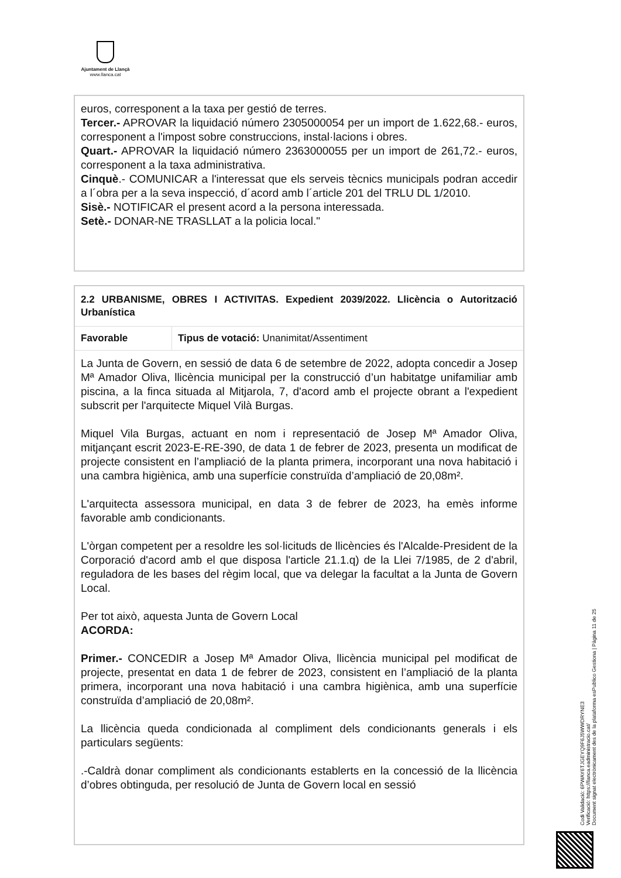Ajuntament de Llançà
www.llanca.cat
euros, corresponent a la taxa per gestió de terres.
Tercer.- APROVAR la liquidació número 2305000054 per un import de 1.622,68.- euros, corresponent a l'impost sobre construccions, instal·lacions i obres.
Quart.- APROVAR la liquidació número 2363000055 per un import de 261,72.- euros, corresponent a la taxa administrativa.
Cinquè.- COMUNICAR a l'interessat que els serveis tècnics municipals podran accedir a l´obra per a la seva inspecció, d´acord amb l´article 201 del TRLU DL 1/2010.
Sisè.- NOTIFICAR el present acord a la persona interessada.
Setè.- DONAR-NE TRASLLAT a la policia local."
2.2 URBANISME, OBRES I ACTIVITAS. Expedient 2039/2022. Llicència o Autorització Urbanística
| Favorable | Tipus de votació: Unanimitat/Assentiment |
La Junta de Govern, en sessió de data 6 de setembre de 2022, adopta concedir a Josep Mª Amador Oliva, llicència municipal per la construcció d’un habitatge unifamiliar amb piscina, a la finca situada al Mitjarola, 7, d'acord amb el projecte obrant a l'expedient subscrit per l'arquitecte Miquel Vilà Burgas.
Miquel Vila Burgas, actuant en nom i representació de Josep Mª Amador Oliva, mitjançant escrit 2023-E-RE-390, de data 1 de febrer de 2023, presenta un modificat de projecte consistent en l’ampliació de la planta primera, incorporant una nova habitació i una cambra higiènica, amb una superfície construïda d’ampliació de 20,08m².
L'arquitecta assessora municipal, en data 3 de febrer de 2023, ha emès informe favorable amb condicionants.
L'òrgan competent per a resoldre les sol·licituds de llicències és l'Alcalde-President de la Corporació d'acord amb el que disposa l'article 21.1.q) de la Llei 7/1985, de 2 d'abril, reguladora de les bases del règim local, que va delegar la facultat a la Junta de Govern Local.
Per tot això, aquesta Junta de Govern Local
ACORDA:
Primer.- CONCEDIR a Josep Mª Amador Oliva, llicència municipal pel modificat de projecte, presentat en data 1 de febrer de 2023, consistent en l’ampliació de la planta primera, incorporant una nova habitació i una cambra higiènica, amb una superfície construïda d’ampliació de 20,08m².
La llicència queda condicionada al compliment dels condicionants generals i els particulars següents:
.-Caldrà donar compliment als condicionants establerts en la concessió de la llicència d’obres obtinguda, per resolució de Junta de Govern local en sessió
Codi Validació: 6PWAY6TJGEYQ9F6J5WWDRYNE3
Verificació: https://llanca.eadministracio.cat/
Document signat electrònicament des de la plataforma esPublico Gestiona | Pàgina 11 de 25